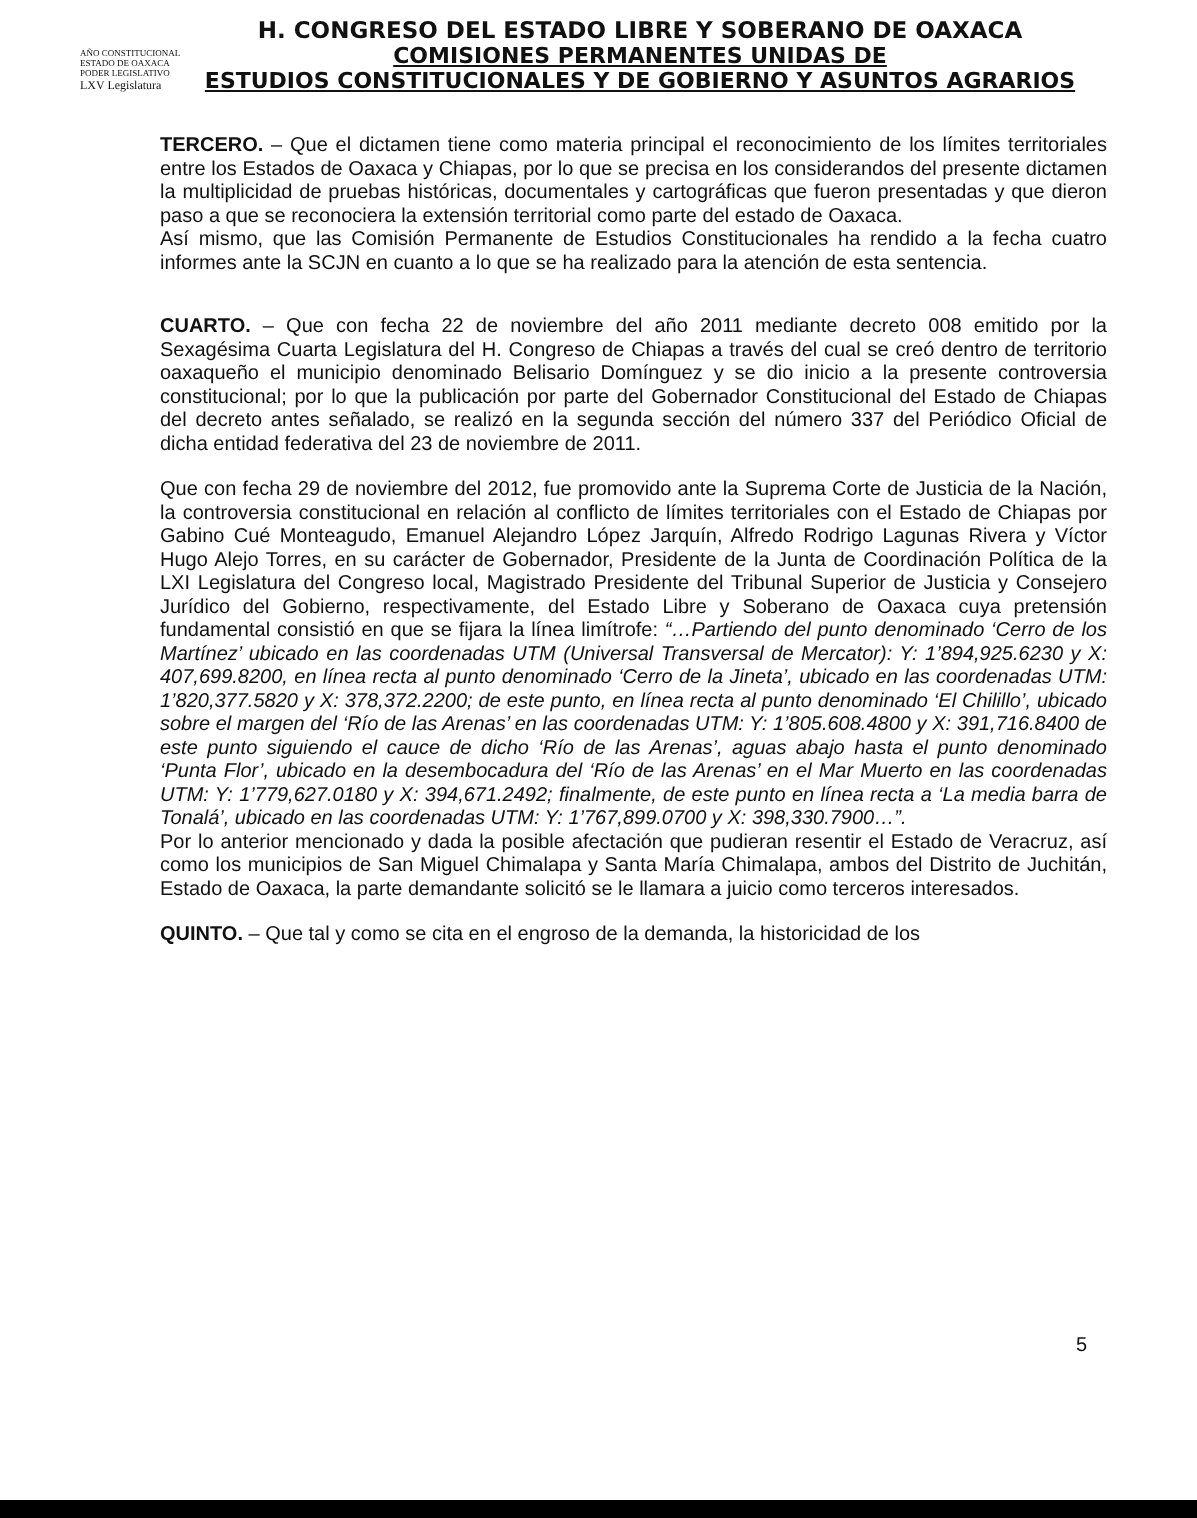AÑO CONSTITUCIONAL
ESTADO DE OAXACA
PODER LEGISLATIVO
LXV Legislatura
H. CONGRESO DEL ESTADO LIBRE Y SOBERANO DE OAXACA
COMISIONES PERMANENTES UNIDAS DE
ESTUDIOS CONSTITUCIONALES Y DE GOBIERNO Y ASUNTOS AGRARIOS
TERCERO. – Que el dictamen tiene como materia principal el reconocimiento de los límites territoriales entre los Estados de Oaxaca y Chiapas, por lo que se precisa en los considerandos del presente dictamen la multiplicidad de pruebas históricas, documentales y cartográficas que fueron presentadas y que dieron paso a que se reconociera la extensión territorial como parte del estado de Oaxaca.
Así mismo, que las Comisión Permanente de Estudios Constitucionales ha rendido a la fecha cuatro informes ante la SCJN en cuanto a lo que se ha realizado para la atención de esta sentencia.
CUARTO. – Que con fecha 22 de noviembre del año 2011 mediante decreto 008 emitido por la Sexagésima Cuarta Legislatura del H. Congreso de Chiapas a través del cual se creó dentro de territorio oaxaqueño el municipio denominado Belisario Domínguez y se dio inicio a la presente controversia constitucional; por lo que la publicación por parte del Gobernador Constitucional del Estado de Chiapas del decreto antes señalado, se realizó en la segunda sección del número 337 del Periódico Oficial de dicha entidad federativa del 23 de noviembre de 2011.
Que con fecha 29 de noviembre del 2012, fue promovido ante la Suprema Corte de Justicia de la Nación, la controversia constitucional en relación al conflicto de límites territoriales con el Estado de Chiapas por Gabino Cué Monteagudo, Emanuel Alejandro López Jarquín, Alfredo Rodrigo Lagunas Rivera y Víctor Hugo Alejo Torres, en su carácter de Gobernador, Presidente de la Junta de Coordinación Política de la LXI Legislatura del Congreso local, Magistrado Presidente del Tribunal Superior de Justicia y Consejero Jurídico del Gobierno, respectivamente, del Estado Libre y Soberano de Oaxaca cuya pretensión fundamental consistió en que se fijara la línea limítrofe: “…Partiendo del punto denominado ‘Cerro de los Martínez’ ubicado en las coordenadas UTM (Universal Transversal de Mercator): Y: 1’894,925.6230 y X: 407,699.8200, en línea recta al punto denominado ‘Cerro de la Jineta’, ubicado en las coordenadas UTM: 1’820,377.5820 y X: 378,372.2200; de este punto, en línea recta al punto denominado ‘El Chilillo’, ubicado sobre el margen del ‘Río de las Arenas’ en las coordenadas UTM: Y: 1’805.608.4800 y X: 391,716.8400 de este punto siguiendo el cauce de dicho ‘Río de las Arenas’, aguas abajo hasta el punto denominado ‘Punta Flor’, ubicado en la desembocadura del ‘Río de las Arenas’ en el Mar Muerto en las coordenadas UTM: Y: 1’779,627.0180 y X: 394,671.2492; finalmente, de este punto en línea recta a ‘La media barra de Tonalá’, ubicado en las coordenadas UTM: Y: 1’767,899.0700 y X: 398,330.7900…”.
Por lo anterior mencionado y dada la posible afectación que pudieran resentir el Estado de Veracruz, así como los municipios de San Miguel Chimalapa y Santa María Chimalapa, ambos del Distrito de Juchitán, Estado de Oaxaca, la parte demandante solicitó se le llamara a juicio como terceros interesados.
QUINTO. – Que tal y como se cita en el engroso de la demanda, la historicidad de los
5